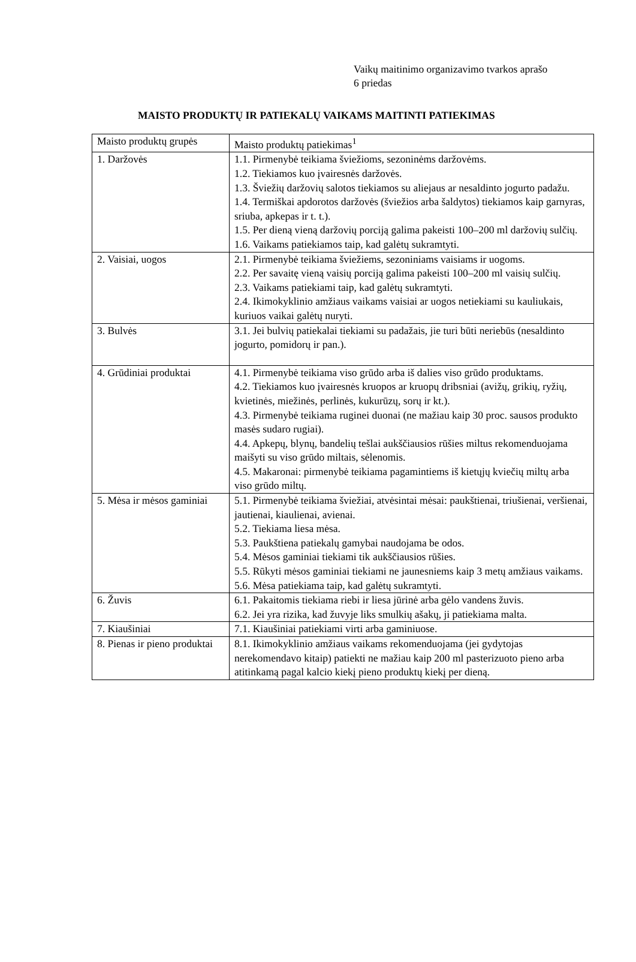Vaikų maitinimo organizavimo tvarkos aprašo
6 priedas
MAISTO PRODUKTŲ IR PATIEKALŲ VAIKAMS MAITINTI PATIEKIMAS
| Maisto produktų grupės | Maisto produktų patiekimas<sup>1</sup> |
| --- | --- |
| 1. Daržovės | 1.1. Pirmenybė teikiama šviežioms, sezoninėms daržovėms. 1.2. Tiekiamos kuo įvairesnės daržovės. 1.3. Šviežių daržovių salotos tiekiamos su aliejaus ar nesaldinto jogurto padažu. 1.4. Termiškai apdorotos daržovės (šviežios arba šaldytos) tiekiamos kaip garnyras, sriuba, apkepas ir t. t.). 1.5. Per dieną vieną daržovių porciją galima pakeisti 100–200 ml daržovių sulčių. 1.6. Vaikams patiekiamos taip, kad galėtų sukramtyti. |
| 2. Vaisiai, uogos | 2.1. Pirmenybė teikiama šviežiems, sezoniniams vaisiams ir uogoms. 2.2. Per savaitę vieną vaisių porciją galima pakeisti 100–200 ml vaisių sulčių. 2.3. Vaikams patiekiami taip, kad galėtų sukramtyti. 2.4. Ikimokyklinio amžiaus vaikams vaisiai ar uogos netiekiami su kauliukais, kuriuos vaikai galėtų nuryti. |
| 3. Bulvės | 3.1. Jei bulvių patiekalai tiekiami su padažais, jie turi būti neriebūs (nesaldinto jogurto, pomidorų ir pan.). |
| 4. Grūdiniai produktai | 4.1. Pirmenybė teikiama viso grūdo arba iš dalies viso grūdo produktams. 4.2. Tiekiamos kuo įvairesnės kruopos ar kruopų dribsniai (avižų, grikių, ryžių, kvietinės, miežinės, perlinės, kukurūzų, sorų ir kt.). 4.3. Pirmenybė teikiama ruginei duonai (ne mažiau kaip 30 proc. sausos produkto masės sudaro rugiai). 4.4. Apkepų, blynų, bandelių tešlai aukščiausios rūšies miltus rekomenduojama maišyti su viso grūdo miltais, sėlenomis. 4.5. Makaronai: pirmenybė teikiama pagamintiems iš kietųjų kviečių miltų arba viso grūdo miltų. |
| 5. Mėsa ir mėsos gaminiai | 5.1. Pirmenybė teikiama šviežiai, atvėsintai mėsai: paukštienai, triušienai, veršienai, jautienai, kiaulienai, avienai. 5.2. Tiekiama liesa mėsa. 5.3. Paukštiena patiekalų gamybai naudojama be odos. 5.4. Mėsos gaminiai tiekiami tik aukščiausios rūšies. 5.5. Rūkyti mėsos gaminiai tiekiami ne jaunesniems kaip 3 metų amžiaus vaikams. 5.6. Mėsa patiekiama taip, kad galėtų sukramtyti. |
| 6. Žuvis | 6.1. Pakaitomis tiekiama riebi ir liesa jūrinė arba gėlo vandens žuvis. 6.2. Jei yra rizika, kad žuvyje liks smulkių ašakų, ji patiekiama malta. |
| 7. Kiaušiniai | 7.1. Kiaušiniai patiekiami virti arba gaminiuose. |
| 8. Pienas ir pieno produktai | 8.1. Ikimokyklinio amžiaus vaikams rekomenduojama (jei gydytojas nerekomendavo kitaip) patiekti ne mažiau kaip 200 ml pasterizuoto pieno arba atitinkamą pagal kalcio kiekį pieno produktų kiekį per dieną. |